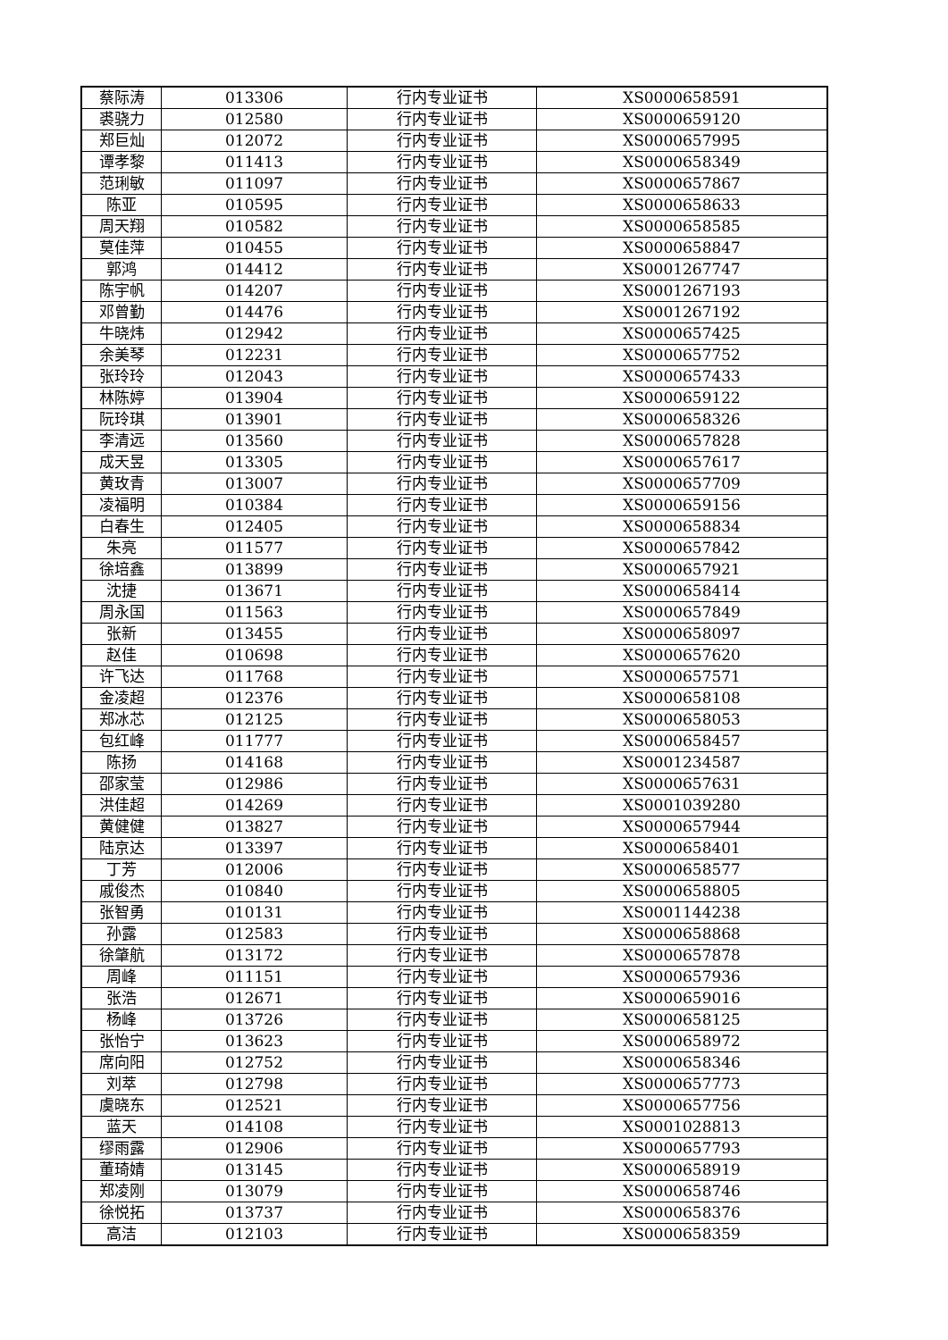| 蔡际涛 | 013306 | 行内专业证书 | XS0000658591 |
| 裘骁力 | 012580 | 行内专业证书 | XS0000659120 |
| 郑巨灿 | 012072 | 行内专业证书 | XS0000657995 |
| 谭孝黎 | 011413 | 行内专业证书 | XS0000658349 |
| 范琍敏 | 011097 | 行内专业证书 | XS0000657867 |
| 陈亚 | 010595 | 行内专业证书 | XS0000658633 |
| 周天翔 | 010582 | 行内专业证书 | XS0000658585 |
| 莫佳萍 | 010455 | 行内专业证书 | XS0000658847 |
| 郭鸿 | 014412 | 行内专业证书 | XS0001267747 |
| 陈宇帆 | 014207 | 行内专业证书 | XS0001267193 |
| 邓曾勤 | 014476 | 行内专业证书 | XS0001267192 |
| 牛晓炜 | 012942 | 行内专业证书 | XS0000657425 |
| 余美琴 | 012231 | 行内专业证书 | XS0000657752 |
| 张玲玲 | 012043 | 行内专业证书 | XS0000657433 |
| 林陈婷 | 013904 | 行内专业证书 | XS0000659122 |
| 阮玲琪 | 013901 | 行内专业证书 | XS0000658326 |
| 李清远 | 013560 | 行内专业证书 | XS0000657828 |
| 成天昱 | 013305 | 行内专业证书 | XS0000657617 |
| 黄玫青 | 013007 | 行内专业证书 | XS0000657709 |
| 凌福明 | 010384 | 行内专业证书 | XS0000659156 |
| 白春生 | 012405 | 行内专业证书 | XS0000658834 |
| 朱亮 | 011577 | 行内专业证书 | XS0000657842 |
| 徐培鑫 | 013899 | 行内专业证书 | XS0000657921 |
| 沈捷 | 013671 | 行内专业证书 | XS0000658414 |
| 周永国 | 011563 | 行内专业证书 | XS0000657849 |
| 张新 | 013455 | 行内专业证书 | XS0000658097 |
| 赵佳 | 010698 | 行内专业证书 | XS0000657620 |
| 许飞达 | 011768 | 行内专业证书 | XS0000657571 |
| 金凌超 | 012376 | 行内专业证书 | XS0000658108 |
| 郑冰芯 | 012125 | 行内专业证书 | XS0000658053 |
| 包红峰 | 011777 | 行内专业证书 | XS0000658457 |
| 陈扬 | 014168 | 行内专业证书 | XS0001234587 |
| 邵家莹 | 012986 | 行内专业证书 | XS0000657631 |
| 洪佳超 | 014269 | 行内专业证书 | XS0001039280 |
| 黄健健 | 013827 | 行内专业证书 | XS0000657944 |
| 陆京达 | 013397 | 行内专业证书 | XS0000658401 |
| 丁芳 | 012006 | 行内专业证书 | XS0000658577 |
| 戚俊杰 | 010840 | 行内专业证书 | XS0000658805 |
| 张智勇 | 010131 | 行内专业证书 | XS0001144238 |
| 孙露 | 012583 | 行内专业证书 | XS0000658868 |
| 徐肇航 | 013172 | 行内专业证书 | XS0000657878 |
| 周峰 | 011151 | 行内专业证书 | XS0000657936 |
| 张浩 | 012671 | 行内专业证书 | XS0000659016 |
| 杨峰 | 013726 | 行内专业证书 | XS0000658125 |
| 张怡宁 | 013623 | 行内专业证书 | XS0000658972 |
| 席向阳 | 012752 | 行内专业证书 | XS0000658346 |
| 刘萃 | 012798 | 行内专业证书 | XS0000657773 |
| 虞晓东 | 012521 | 行内专业证书 | XS0000657756 |
| 蓝天 | 014108 | 行内专业证书 | XS0001028813 |
| 缪雨露 | 012906 | 行内专业证书 | XS0000657793 |
| 董琦婧 | 013145 | 行内专业证书 | XS0000658919 |
| 郑凌刚 | 013079 | 行内专业证书 | XS0000658746 |
| 徐悦拓 | 013737 | 行内专业证书 | XS0000658376 |
| 高洁 | 012103 | 行内专业证书 | XS0000658359 |